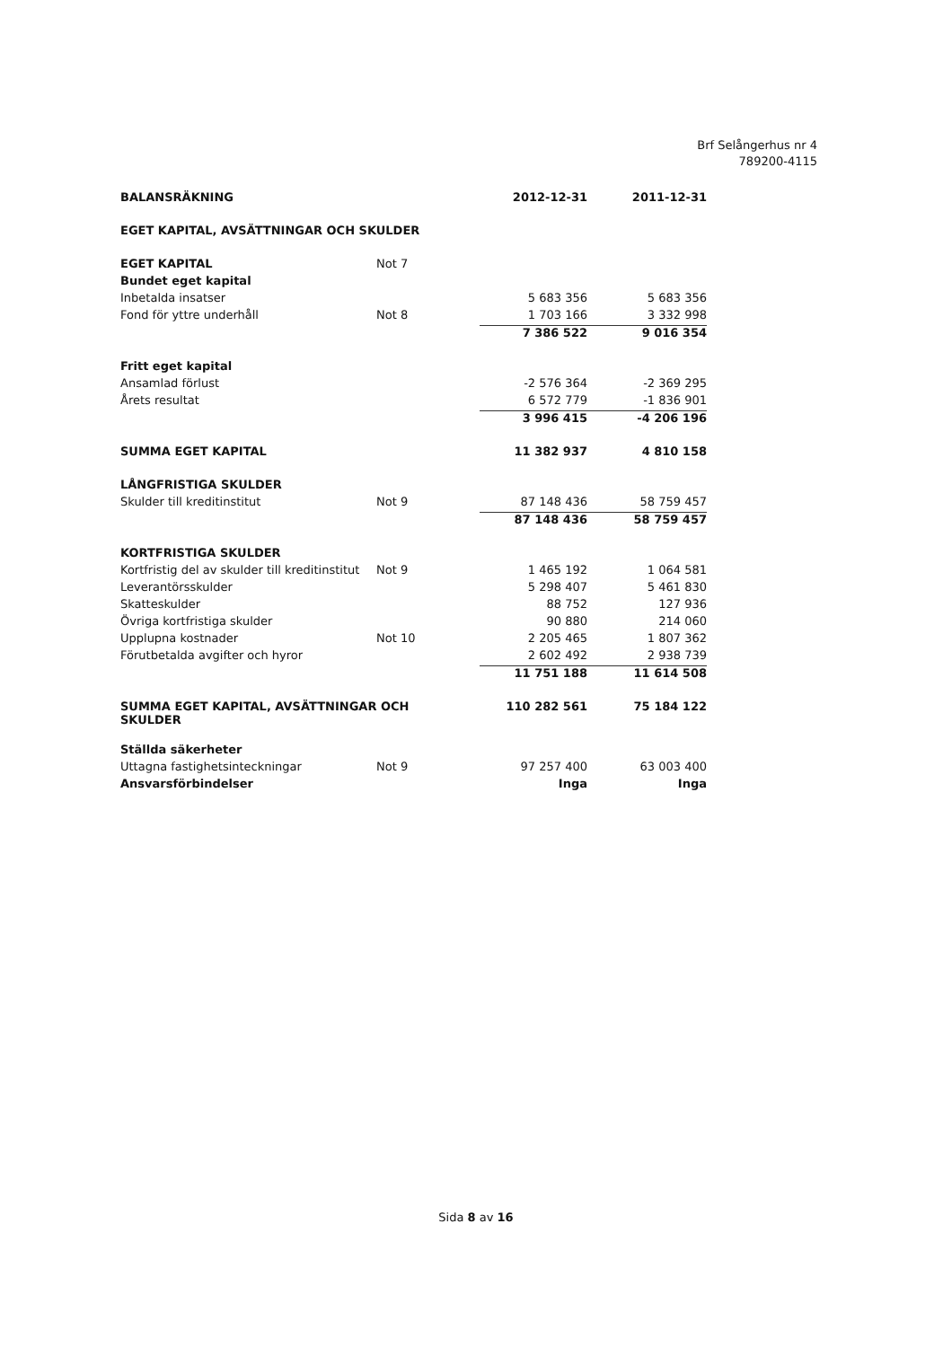Brf Selångerhus nr 4
789200-4115
| BALANSRÄKNING | | 2012-12-31 | 2011-12-31 |
| --- | --- | --- | --- |
| EGET KAPITAL, AVSÄTTNINGAR OCH SKULDER | | | |
| EGET KAPITAL | Not 7 | | |
| Bundet eget kapital | | | |
| Inbetalda insatser | | 5 683 356 | 5 683 356 |
| Fond för yttre underhåll | Not 8 | 1 703 166 | 3 332 998 |
| | | 7 386 522 | 9 016 354 |
| Fritt eget kapital | | | |
| Ansamlad förlust | | -2 576 364 | -2 369 295 |
| Årets resultat | | 6 572 779 | -1 836 901 |
| | | 3 996 415 | -4 206 196 |
| SUMMA EGET KAPITAL | | 11 382 937 | 4 810 158 |
| LÅNGFRISTIGA SKULDER | | | |
| Skulder till kreditinstitut | Not 9 | 87 148 436 | 58 759 457 |
| | | 87 148 436 | 58 759 457 |
| KORTFRISTIGA SKULDER | | | |
| Kortfristig del av skulder till kreditinstitut | Not 9 | 1 465 192 | 1 064 581 |
| Leverantörsskulder | | 5 298 407 | 5 461 830 |
| Skatteskulder | | 88 752 | 127 936 |
| Övriga kortfristiga skulder | | 90 880 | 214 060 |
| Upplupna kostnader | Not 10 | 2 205 465 | 1 807 362 |
| Förutbetalda avgifter och hyror | | 2 602 492 | 2 938 739 |
| | | 11 751 188 | 11 614 508 |
| SUMMA EGET KAPITAL, AVSÄTTNINGAR OCH SKULDER | | 110 282 561 | 75 184 122 |
| Ställda säkerheter | | | |
| Uttagna fastighetsinteckningar | Not 9 | 97 257 400 | 63 003 400 |
| Ansvarsförbindelser | | Inga | Inga |
Sida 8 av 16